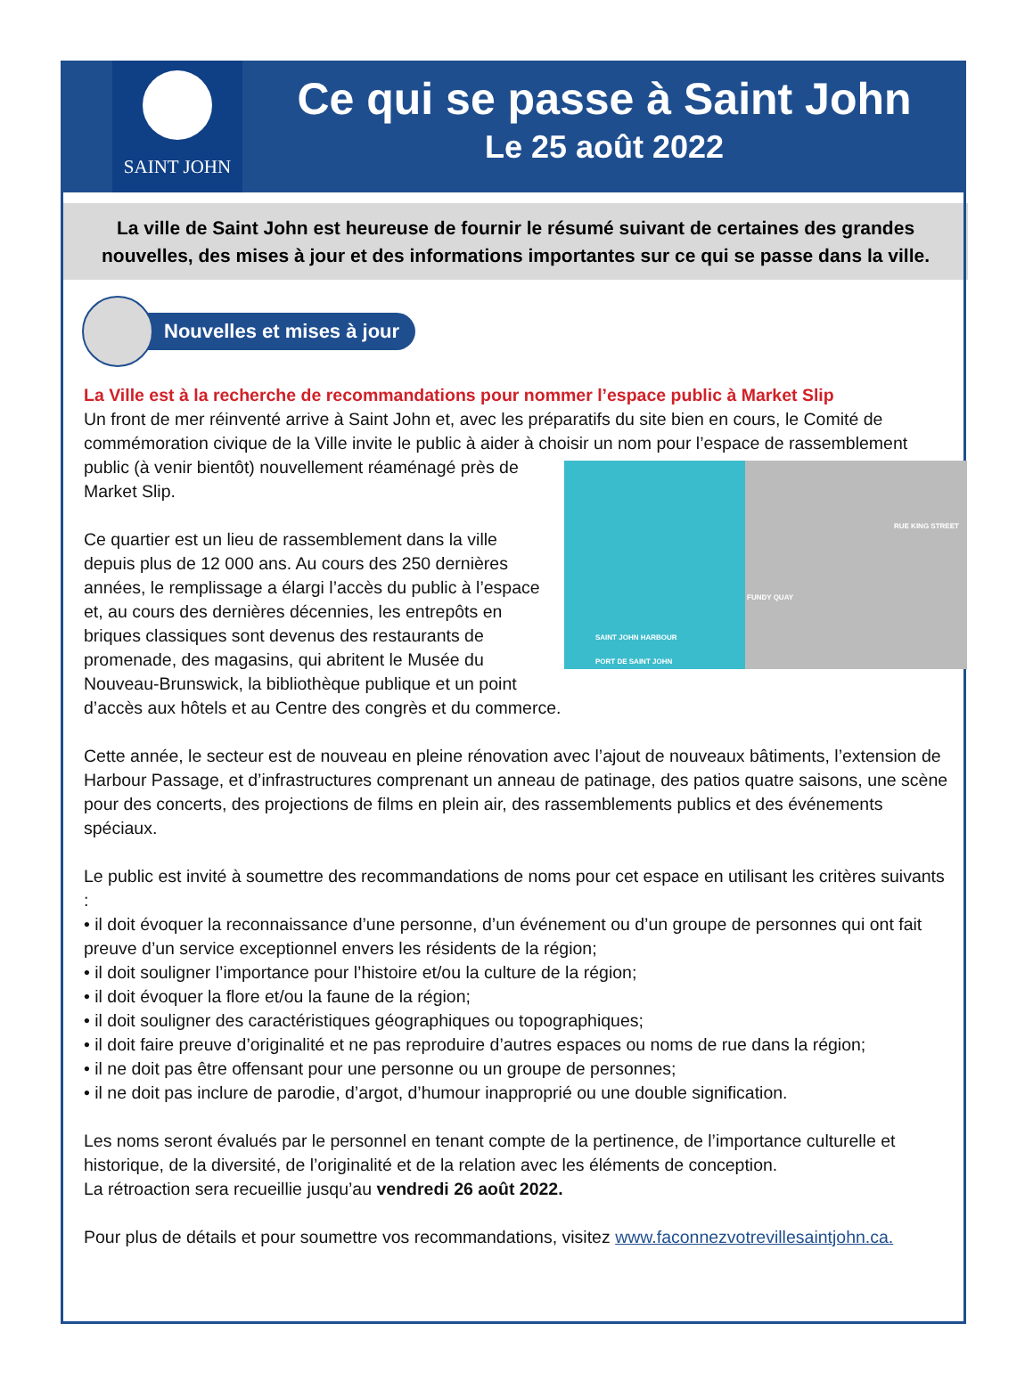SAINT JOHN
Ce qui se passe à Saint John
Le 25 août 2022
La ville de Saint John est heureuse de fournir le résumé suivant de certaines des grandes nouvelles, des mises à jour et des informations importantes sur ce qui se passe dans la ville.
Nouvelles et mises à jour
La Ville est à la recherche de recommandations pour nommer l’espace public à Market Slip
Un front de mer réinventé arrive à Saint John et, avec les préparatifs du site bien en cours, le Comité de commémoration civique de la Ville invite le public à aider à choisir un nom pour l’espace de RUE KING STREET
FUNDY QUAY
SAINT JOHN HARBOUR
PORT DE SAINT JOHN rassemblement public (à venir bientôt) nouvellement réaménagé près de Market Slip.
Ce quartier est un lieu de rassemblement dans la ville depuis plus de 12 000 ans. Au cours des 250 dernières années, le remplissage a élargi l’accès du public à l’espace et, au cours des dernières décennies, les entrepôts en briques classiques sont devenus des restaurants de promenade, des magasins, qui abritent le Musée du Nouveau-Brunswick, la bibliothèque publique et un point d’accès aux hôtels et au Centre des congrès et du commerce.
Cette année, le secteur est de nouveau en pleine rénovation avec l’ajout de nouveaux bâtiments, l’extension de Harbour Passage, et d’infrastructures comprenant un anneau de patinage, des patios quatre saisons, une scène pour des concerts, des projections de films en plein air, des rassemblements publics et des événements spéciaux.
Le public est invité à soumettre des recommandations de noms pour cet espace en utilisant les critères suivants :
• il doit évoquer la reconnaissance d’une personne, d’un événement ou d’un groupe de personnes qui ont fait preuve d’un service exceptionnel envers les résidents de la région;
• il doit souligner l’importance pour l’histoire et/ou la culture de la région;
• il doit évoquer la flore et/ou la faune de la région;
• il doit souligner des caractéristiques géographiques ou topographiques;
• il doit faire preuve d’originalité et ne pas reproduire d’autres espaces ou noms de rue dans la région;
• il ne doit pas être offensant pour une personne ou un groupe de personnes;
• il ne doit pas inclure de parodie, d’argot, d’humour inapproprié ou une double signification.
Les noms seront évalués par le personnel en tenant compte de la pertinence, de l’importance culturelle et historique, de la diversité, de l’originalité et de la relation avec les éléments de conception.
La rétroaction sera recueillie jusqu’au vendredi 26 août 2022.
Pour plus de détails et pour soumettre vos recommandations, visitez www.faconnezvotrevillesaintjohn.ca.